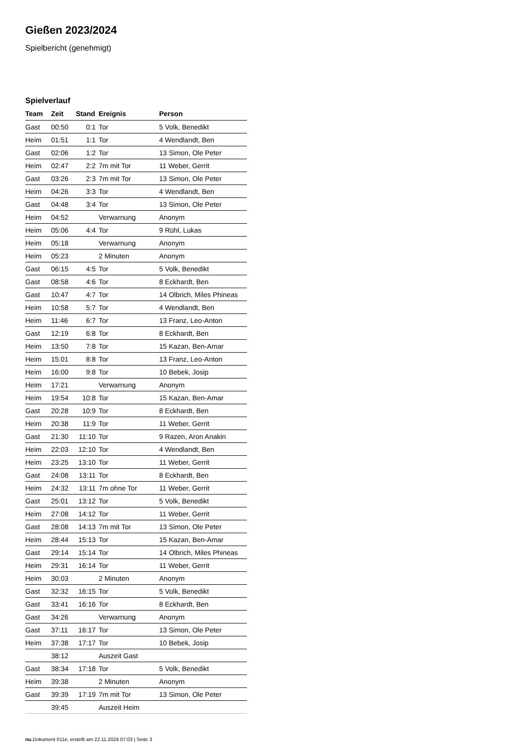Gießen 2023/2024
Spielbericht (genehmigt)
Spielverlauf
| Team | Zeit | Stand | Ereignis | Person |
| --- | --- | --- | --- | --- |
| Gast | 00:50 | 0:1 | Tor | 5 Volk, Benedikt |
| Heim | 01:51 | 1:1 | Tor | 4 Wendlandt, Ben |
| Gast | 02:06 | 1:2 | Tor | 13 Simon, Ole Peter |
| Heim | 02:47 | 2:2 | 7m mit Tor | 11 Weber, Gerrit |
| Gast | 03:26 | 2:3 | 7m mit Tor | 13 Simon, Ole Peter |
| Heim | 04:26 | 3:3 | Tor | 4 Wendlandt, Ben |
| Gast | 04:48 | 3:4 | Tor | 13 Simon, Ole Peter |
| Heim | 04:52 | | Verwarnung | Anonym |
| Heim | 05:06 | 4:4 | Tor | 9 Rühl, Lukas |
| Heim | 05:18 | | Verwarnung | Anonym |
| Heim | 05:23 | | 2 Minuten | Anonym |
| Gast | 06:15 | 4:5 | Tor | 5 Volk, Benedikt |
| Gast | 08:58 | 4:6 | Tor | 8 Eckhardt, Ben |
| Gast | 10:47 | 4:7 | Tor | 14 Olbrich, Miles Phineas |
| Heim | 10:58 | 5:7 | Tor | 4 Wendlandt, Ben |
| Heim | 11:46 | 6:7 | Tor | 13 Franz, Leo-Anton |
| Gast | 12:19 | 6:8 | Tor | 8 Eckhardt, Ben |
| Heim | 13:50 | 7:8 | Tor | 15 Kazan, Ben-Amar |
| Heim | 15:01 | 8:8 | Tor | 13 Franz, Leo-Anton |
| Heim | 16:00 | 9:8 | Tor | 10 Bebek, Josip |
| Heim | 17:21 | | Verwarnung | Anonym |
| Heim | 19:54 | 10:8 | Tor | 15 Kazan, Ben-Amar |
| Gast | 20:28 | 10:9 | Tor | 8 Eckhardt, Ben |
| Heim | 20:38 | 11:9 | Tor | 11 Weber, Gerrit |
| Gast | 21:30 | 11:10 | Tor | 9 Razen, Aron Anakin |
| Heim | 22:03 | 12:10 | Tor | 4 Wendlandt, Ben |
| Heim | 23:25 | 13:10 | Tor | 11 Weber, Gerrit |
| Gast | 24:08 | 13:11 | Tor | 8 Eckhardt, Ben |
| Heim | 24:32 | 13:11 | 7m ohne Tor | 11 Weber, Gerrit |
| Gast | 25:01 | 13:12 | Tor | 5 Volk, Benedikt |
| Heim | 27:08 | 14:12 | Tor | 11 Weber, Gerrit |
| Gast | 28:08 | 14:13 | 7m mit Tor | 13 Simon, Ole Peter |
| Heim | 28:44 | 15:13 | Tor | 15 Kazan, Ben-Amar |
| Gast | 29:14 | 15:14 | Tor | 14 Olbrich, Miles Phineas |
| Heim | 29:31 | 16:14 | Tor | 11 Weber, Gerrit |
| Heim | 30:03 | | 2 Minuten | Anonym |
| Gast | 32:32 | 16:15 | Tor | 5 Volk, Benedikt |
| Gast | 33:41 | 16:16 | Tor | 8 Eckhardt, Ben |
| Gast | 34:26 | | Verwarnung | Anonym |
| Gast | 37:11 | 16:17 | Tor | 13 Simon, Ole Peter |
| Heim | 37:38 | 17:17 | Tor | 10 Bebek, Josip |
| | 38:12 | | Auszeit Gast | |
| Gast | 38:34 | 17:18 | Tor | 5 Volk, Benedikt |
| Heim | 39:38 | | 2 Minuten | Anonym |
| Gast | 39:39 | 17:19 | 7m mit Tor | 13 Simon, Ole Peter |
| | 39:45 | | Auszeit Heim | |
nu.Dokument 011e, erstellt am 22.11.2024 07:03 | Seite 3